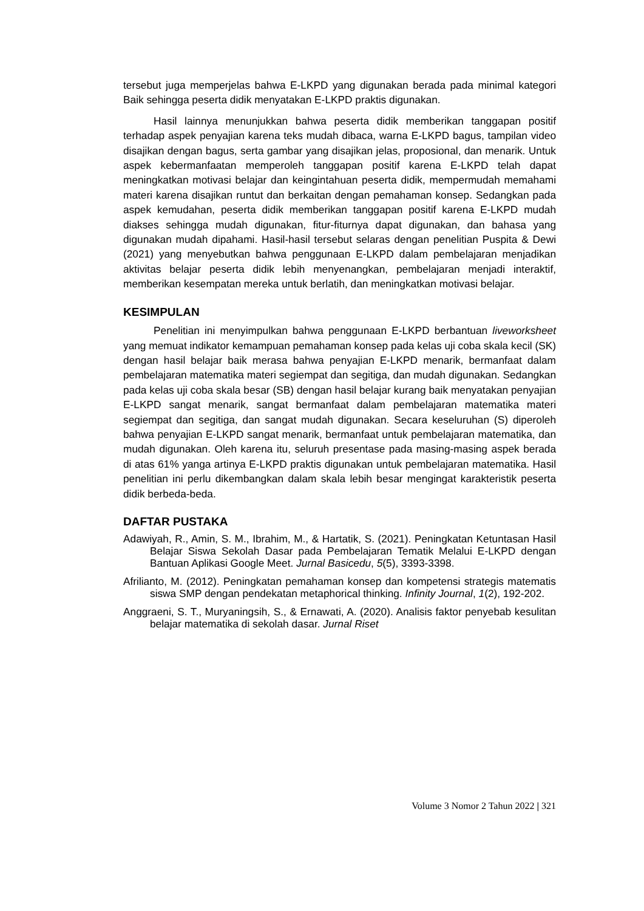tersebut juga memperjelas bahwa E-LKPD yang digunakan berada pada minimal kategori Baik sehingga peserta didik menyatakan E-LKPD praktis digunakan.
Hasil lainnya menunjukkan bahwa peserta didik memberikan tanggapan positif terhadap aspek penyajian karena teks mudah dibaca, warna E-LKPD bagus, tampilan video disajikan dengan bagus, serta gambar yang disajikan jelas, proposional, dan menarik. Untuk aspek kebermanfaatan memperoleh tanggapan positif karena E-LKPD telah dapat meningkatkan motivasi belajar dan keingintahuan peserta didik, mempermudah memahami materi karena disajikan runtut dan berkaitan dengan pemahaman konsep. Sedangkan pada aspek kemudahan, peserta didik memberikan tanggapan positif karena E-LKPD mudah diakses sehingga mudah digunakan, fitur-fiturnya dapat digunakan, dan bahasa yang digunakan mudah dipahami. Hasil-hasil tersebut selaras dengan penelitian Puspita & Dewi (2021) yang menyebutkan bahwa penggunaan E-LKPD dalam pembelajaran menjadikan aktivitas belajar peserta didik lebih menyenangkan, pembelajaran menjadi interaktif, memberikan kesempatan mereka untuk berlatih, dan meningkatkan motivasi belajar.
KESIMPULAN
Penelitian ini menyimpulkan bahwa penggunaan E-LKPD berbantuan liveworksheet yang memuat indikator kemampuan pemahaman konsep pada kelas uji coba skala kecil (SK) dengan hasil belajar baik merasa bahwa penyajian E-LKPD menarik, bermanfaat dalam pembelajaran matematika materi segiempat dan segitiga, dan mudah digunakan. Sedangkan pada kelas uji coba skala besar (SB) dengan hasil belajar kurang baik menyatakan penyajian E-LKPD sangat menarik, sangat bermanfaat dalam pembelajaran matematika materi segiempat dan segitiga, dan sangat mudah digunakan. Secara keseluruhan (S) diperoleh bahwa penyajian E-LKPD sangat menarik, bermanfaat untuk pembelajaran matematika, dan mudah digunakan. Oleh karena itu, seluruh presentase pada masing-masing aspek berada di atas 61% yanga artinya E-LKPD praktis digunakan untuk pembelajaran matematika. Hasil penelitian ini perlu dikembangkan dalam skala lebih besar mengingat karakteristik peserta didik berbeda-beda.
DAFTAR PUSTAKA
Adawiyah, R., Amin, S. M., Ibrahim, M., & Hartatik, S. (2021). Peningkatan Ketuntasan Hasil Belajar Siswa Sekolah Dasar pada Pembelajaran Tematik Melalui E-LKPD dengan Bantuan Aplikasi Google Meet. Jurnal Basicedu, 5(5), 3393-3398.
Afrilianto, M. (2012). Peningkatan pemahaman konsep dan kompetensi strategis matematis siswa SMP dengan pendekatan metaphorical thinking. Infinity Journal, 1(2), 192-202.
Anggraeni, S. T., Muryaningsih, S., & Ernawati, A. (2020). Analisis faktor penyebab kesulitan belajar matematika di sekolah dasar. Jurnal Riset
Volume 3 Nomor 2 Tahun 2022 | 321